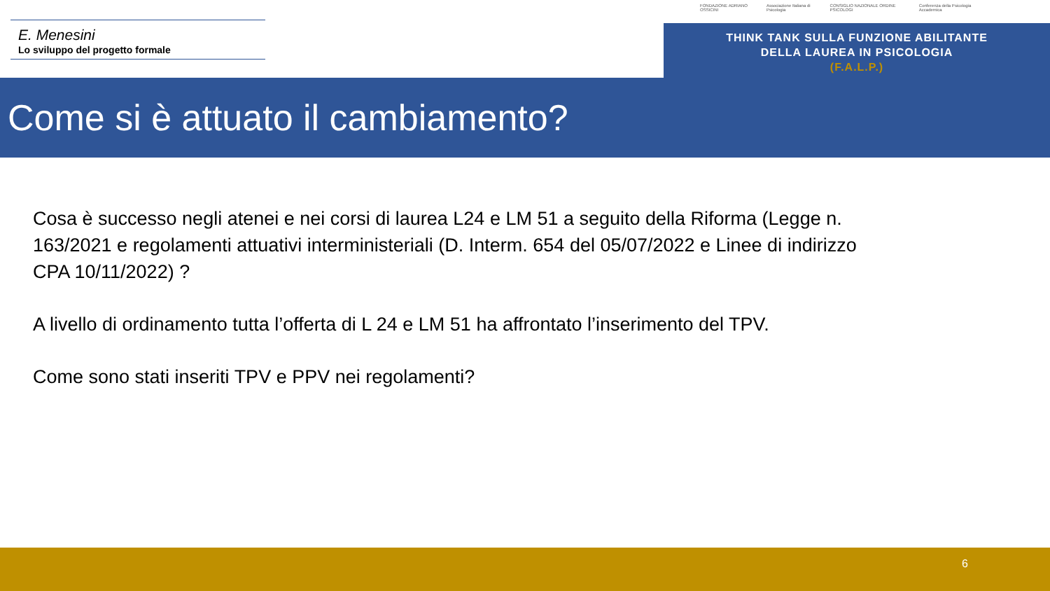E. Menesini
Lo sviluppo del progetto formale
FONDAZIONE ADRIANO OSSICINI Associazione Italiana di Psicologia CONSIGLIO NAZIONALE ORDINE PSICOLOGI Conferenza della Psicologia Accademica
THINK TANK SULLA FUNZIONE ABILITANTE
DELLA LAUREA IN PSICOLOGIA
(F.A.L.P.)
Come si è attuato il cambiamento?
Cosa è successo negli atenei e nei corsi di laurea L24 e LM 51 a seguito della Riforma (Legge n. 163/2021 e regolamenti attuativi interministeriali (D. Interm. 654 del 05/07/2022 e Linee di indirizzo CPA 10/11/2022) ?
A livello di ordinamento tutta l’offerta di L 24 e LM 51 ha affrontato l’inserimento del TPV.
Come sono stati inseriti TPV e PPV nei regolamenti?
6